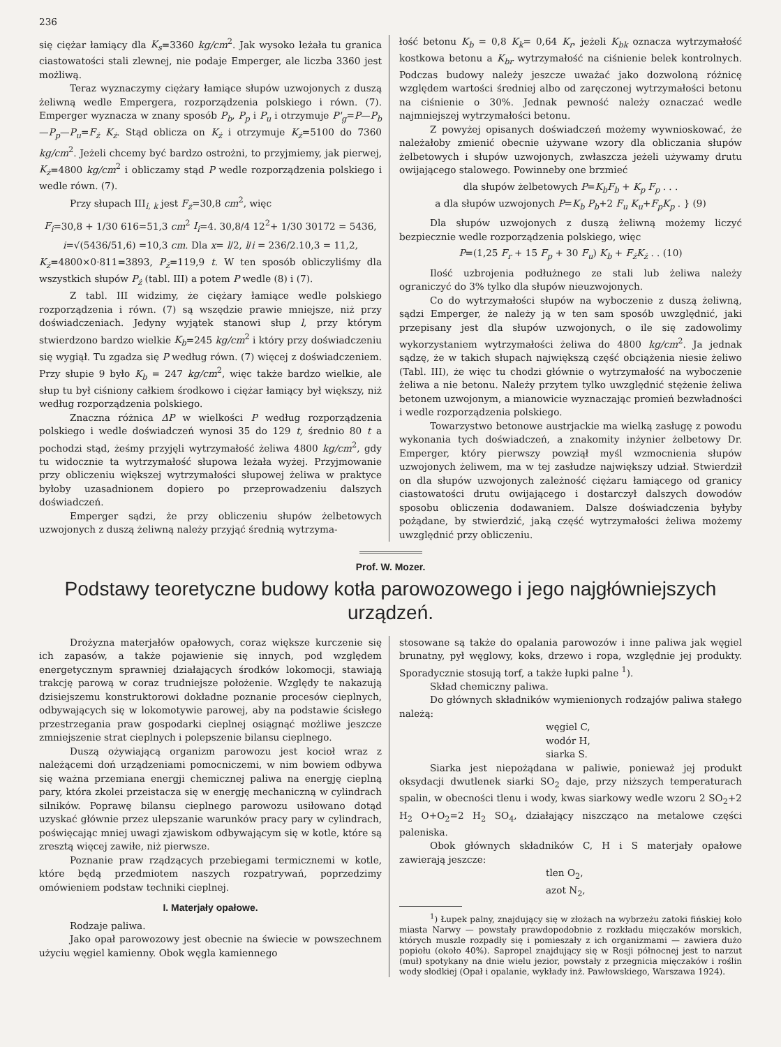236
się ciężar łamiący dla K<sub>s</sub>=3360 kg/cm<sup>2</sup>. Jak wysoko leżała tu granica ciastowatości stali zlewnej, nie podaje Emperger, ale liczba 3360 jest możliwą.
Teraz wyznaczymy ciężary łamiące słupów uzwojonych z duszą żeliwną wedle Empergera, rozporządzenia polskiego i równ. (7). Emperger wyznacza w znany sposób P<sub>b</sub>, P<sub>p</sub> i P<sub>u</sub> i otrzymuje P'<sub>g</sub>=P—P<sub>b</sub>—P<sub>p</sub>—P<sub>u</sub>=F<sub>ż</sub> K<sub>ż</sub>. Stąd oblicza on K<sub>ż</sub> i otrzymuje K<sub>ż</sub>=5100 do 7360 kg/cm<sup>2</sup>. Jeżeli chcemy być bardzo ostrożni, to przyjmiemy, jak pierwej, K<sub>ż</sub>=4800 kg/cm<sup>2</sup> i obliczamy stąd P wedle rozporządzenia polskiego i wedle równ. (7).
Przy słupach III<sub>i, k</sub> jest F<sub>ż</sub>=30,8 cm<sup>2</sup>, więc
F<sub>i</sub>=30,8 + 1/30 616=51,3 cm<sup>2</sup> I<sub>i</sub>=4. 30,8/4 12<sup>2</sup>+ 1/30 30172 = 5436,
i=√(5436/51,6) =10,3 cm. Dla x= l/2, l/i = 236/2.10,3 = 11,2,
K<sub>ż</sub>=4800×0·811=3893, P<sub>ż</sub>=119,9 t. W ten sposób obliczyliśmy dla wszystkich słupów P<sub>ż</sub> (tabl. III) a potem P wedle (8) i (7).
Z tabl. III widzimy, że ciężary łamiące wedle polskiego rozporządzenia i równ. (7) są wszędzie prawie mniejsze, niż przy doświadczeniach. Jedyny wyjątek stanowi słup l, przy którym stwierdzono bardzo wielkie K<sub>b</sub>=245 kg/cm<sup>2</sup> i który przy doświadczeniu się wygiął. Tu zgadza się P według równ. (7) więcej z doświadczeniem. Przy słupie 9 było K<sub>b</sub> = 247 kg/cm<sup>2</sup>, więc także bardzo wielkie, ale słup tu był ciśniony całkiem środkowo i ciężar łamiący był większy, niż według rozporządzenia polskiego.
Znaczna różnica ΔP w wielkości P według rozporządzenia polskiego i wedle doświadczeń wynosi 35 do 129 t, średnio 80 t a pochodzi stąd, żeśmy przyjęli wytrzymałość żeliwa 4800 kg/cm<sup>2</sup>, gdy tu widocznie ta wytrzymałość słupowa leżała wyżej. Przyjmowanie przy obliczeniu większej wytrzymałości słupowej żeliwa w praktyce byłoby uzasadnionem dopiero po przeprowadzeniu dalszych doświadczeń.
Emperger sądzi, że przy obliczeniu słupów żelbetowych uzwojonych z duszą żeliwną należy przyjąć średnią wytrzyma-
łość betonu K<sub>b</sub> = 0,8 K<sub>k</sub>= 0,64 K<sub>r</sub>, jeżeli K<sub>bk</sub> oznacza wytrzymałość kostkowa betonu a K<sub>br</sub> wytrzymałość na ciśnienie belek kontrolnych. Podczas budowy należy jeszcze uważać jako dozwoloną różnicę względem wartości średniej albo od zaręczonej wytrzymałości betonu na ciśnienie o 30%. Jednak pewność należy oznaczać wedle najmniejszej wytrzymałości betonu.
Z powyżej opisanych doświadczeń możemy wywnioskować, że należałoby zmienić obecnie używane wzory dla obliczania słupów żelbetowych i słupów uzwojonych, zwłaszcza jeżeli używamy drutu owijającego stalowego. Powinneby one brzmieć
dla słupów żelbetowych P=K<sub>b</sub>F<sub>b</sub> + K<sub>p</sub> F<sub>p</sub> . . .
a dla słupów uzwojonych P=K<sub>b</sub> P<sub>b</sub>+2 F<sub>u</sub> K<sub>u</sub>+F<sub>p</sub>K<sub>p</sub> . } (9)
Dla słupów uzwojonych z duszą żeliwną możemy liczyć bezpiecznie wedle rozporządzenia polskiego, więc
P=(1,25 F<sub>r</sub> + 15 F<sub>p</sub> + 30 F<sub>u</sub>) K<sub>b</sub> + F<sub>ż</sub>K<sub>ż</sub> . . (10)
Ilość uzbrojenia podłużnego ze stali lub żeliwa należy ograniczyć do 3% tylko dla słupów nieuzwojonych.
Co do wytrzymałości słupów na wyboczenie z duszą żeliwną, sądzi Emperger, że należy ją w ten sam sposób uwzględnić, jaki przepisany jest dla słupów uzwojonych, o ile się zadowolimy wykorzystaniem wytrzymałości żeliwa do 4800 kg/cm<sup>2</sup>. Ja jednak sądzę, że w takich słupach największą część obciążenia niesie żeliwo (Tabl. III), że więc tu chodzi głównie o wytrzymałość na wyboczenie żeliwa a nie betonu. Należy przytem tylko uwzględnić stężenie żeliwa betonem uzwojonym, a mianowicie wyznaczając promień bezwładności i wedle rozporządzenia polskiego.
Towarzystwo betonowe austrjackie ma wielką zasługę z powodu wykonania tych doświadczeń, a znakomity inżynier żelbetowy Dr. Emperger, który pierwszy powziął myśl wzmocnienia słupów uzwojonych żeliwem, ma w tej zasłudze największy udział. Stwierdził on dla słupów uzwojonych zależność ciężaru łamiącego od granicy ciastowatości drutu owijającego i dostarczył dalszych dowodów sposobu obliczenia dodawaniem. Dalsze doświadczenia byłyby pożądane, by stwierdzić, jaką część wytrzymałości żeliwa możemy uwzględnić przy obliczeniu.
Prof. W. Mozer.
Podstawy teoretyczne budowy kotła parowozowego i jego najgłówniejszych urządzeń.
Drożyzna materjałów opałowych, coraz większe kurczenie się ich zapasów, a także pojawienie się innych, pod względem energetycznym sprawniej działających środków lokomocji, stawiają trakcję parową w coraz trudniejsze położenie. Względy te nakazują dzisiejszemu konstruktorowi dokładne poznanie procesów cieplnych, odbywających się w lokomotywie parowej, aby na podstawie ścisłego przestrzegania praw gospodarki cieplnej osiągnąć możliwe jeszcze zmniejszenie strat cieplnych i polepszenie bilansu cieplnego.
Duszą ożywiającą organizm parowozu jest kocioł wraz z należącemi doń urządzeniami pomocniczemi, w nim bowiem odbywa się ważna przemiana energji chemicznej paliwa na energję cieplną pary, która zkolei przeistacza się w energję mechaniczną w cylindrach silników. Poprawę bilansu cieplnego parowozu usiłowano dotąd uzyskać głównie przez ulepszanie warunków pracy pary w cylindrach, poświęcając mniej uwagi zjawiskom odbywającym się w kotle, które są zresztą więcej zawiłe, niż pierwsze.
Poznanie praw rządzących przebiegami termicznemi w kotle, które będą przedmiotem naszych rozpatrywań, poprzedzimy omówieniem podstaw techniki cieplnej.
I. Materjały opałowe.
Rodzaje paliwa.
Jako opał parowozowy jest obecnie na świecie w powszechnem użyciu węgiel kamienny. Obok węgla kamiennego
stosowane są także do opalania parowozów i inne paliwa jak węgiel brunatny, pył węglowy, koks, drzewo i ropa, względnie jej produkty. Sporadycznie stosują torf, a także łupki palne <sup>1</sup>).
Skład chemiczny paliwa.
Do głównych składników wymienionych rodzajów paliwa stałego należą:
węgiel C,
wodór H,
siarka S.
Siarka jest niepożądana w paliwie, ponieważ jej produkt oksydacji dwutlenek siarki SO<sub>2</sub> daje, przy niższych temperaturach spalin, w obecności tlenu i wody, kwas siarkowy wedle wzoru 2 SO<sub>2</sub>+2 H<sub>2</sub> O+O<sub>2</sub>=2 H<sub>2</sub> SO<sub>4</sub>, działający niszcząco na metalowe części paleniska.
Obok głównych składników C, H i S materjały opałowe zawierają jeszcze:
tlen O<sub>2</sub>,
azot N<sub>2</sub>,
<sup>1</sup>) Łupek palny, znajdujący się w złożach na wybrzeżu zatoki fińskiej koło miasta Narwy — powstały prawdopodobnie z rozkładu mięczaków morskich, których muszle rozpadły się i pomieszały z ich organizmami — zawiera dużo popiołu (około 40%). Sapropel znajdujący się w Rosji północnej jest to narzut (muł) spotykany na dnie wielu jezior, powstały z przegnicia mięczaków i roślin wody słodkiej (Opał i opalanie, wykłady inż. Pawłowskiego, Warszawa 1924).